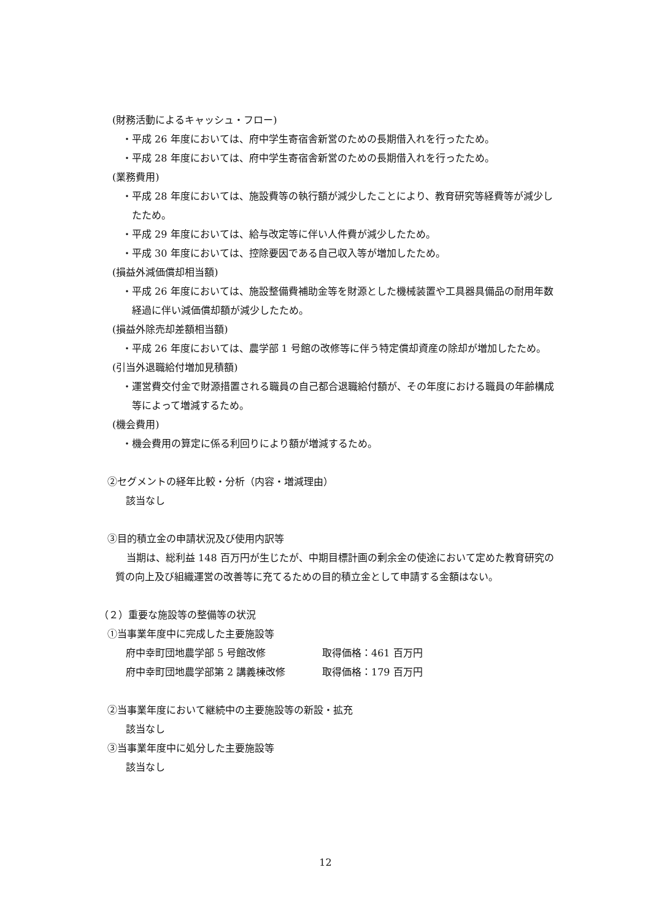(財務活動によるキャッシュ・フロー)
・平成 26 年度においては、府中学生寄宿舎新営のための長期借入れを行ったため。
・平成 28 年度においては、府中学生寄宿舎新営のための長期借入れを行ったため。
(業務費用)
・平成 28 年度においては、施設費等の執行額が減少したことにより、教育研究等経費等が減少したため。
・平成 29 年度においては、給与改定等に伴い人件費が減少したため。
・平成 30 年度においては、控除要因である自己収入等が増加したため。
(損益外減価償却相当額)
・平成 26 年度においては、施設整備費補助金等を財源とした機械装置や工具器具備品の耐用年数経過に伴い減価償却額が減少したため。
(損益外除売却差額相当額)
・平成 26 年度においては、農学部 1 号館の改修等に伴う特定償却資産の除却が増加したため。
(引当外退職給付増加見積額)
・運営費交付金で財源措置される職員の自己都合退職給付額が、その年度における職員の年齢構成等によって増減するため。
(機会費用)
・機会費用の算定に係る利回りにより額が増減するため。
②セグメントの経年比較・分析（内容・増減理由）
該当なし
③目的積立金の申請状況及び使用内訳等
当期は、総利益 148 百万円が生じたが、中期目標計画の剰余金の使途において定めた教育研究の質の向上及び組織運営の改善等に充てるための目的積立金として申請する金額はない。
（２）重要な施設等の整備等の状況
①当事業年度中に完成した主要施設等
府中幸町団地農学部 5 号館改修 取得価格：461 百万円
府中幸町団地農学部第 2 講義棟改修 取得価格：179 百万円
②当事業年度において継続中の主要施設等の新設・拡充
該当なし
③当事業年度中に処分した主要施設等
該当なし
12